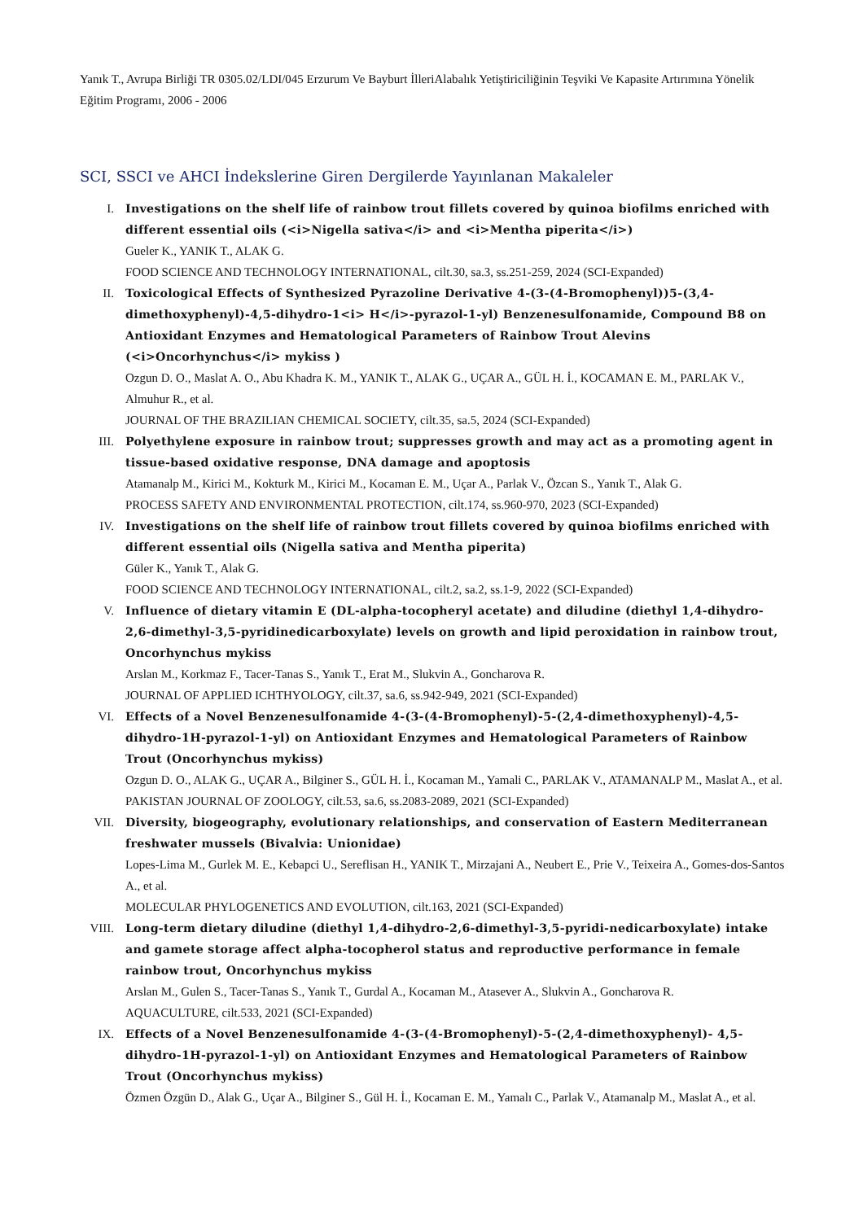Yanık T., Avrupa Birliği TR 0305.02/LDI/045 Erzurum Ve Bayburt İlleriAlabalık Yetiştiriciliğinin Teşviki Ve Kapasite Artırımına Yönelik Eğitim Programı, 2006 - 2006
SCI, SSCI ve AHCI İndekslerine Giren Dergilerde Yayınlanan Makaleler
I. Investigations on the shelf life of rainbow trout fillets covered by quinoa biofilms enriched with different essential oils (<i>Nigella sativa</i> and <i>Mentha piperita</i>)
Gueler K., YANIK T., ALAK G.
FOOD SCIENCE AND TECHNOLOGY INTERNATIONAL, cilt.30, sa.3, ss.251-259, 2024 (SCI-Expanded)
II. Toxicological Effects of Synthesized Pyrazoline Derivative 4-(3-(4-Bromophenyl))5-(3,4-dimethoxyphenyl)-4,5-dihydro-1<i> H</i>-pyrazol-1-yl) Benzenesulfonamide, Compound B8 on Antioxidant Enzymes and Hematological Parameters of Rainbow Trout Alevins (<i>Oncorhynchus</i> mykiss )
Ozgun D. O., Maslat A. O., Abu Khadra K. M., YANIK T., ALAK G., UÇAR A., GÜL H. İ., KOCAMAN E. M., PARLAK V., Almuhur R., et al.
JOURNAL OF THE BRAZILIAN CHEMICAL SOCIETY, cilt.35, sa.5, 2024 (SCI-Expanded)
III. Polyethylene exposure in rainbow trout; suppresses growth and may act as a promoting agent in tissue-based oxidative response, DNA damage and apoptosis
Atamanalp M., Kirici M., Kokturk M., Kirici M., Kocaman E. M., Uçar A., Parlak V., Özcan S., Yanık T., Alak G.
PROCESS SAFETY AND ENVIRONMENTAL PROTECTION, cilt.174, ss.960-970, 2023 (SCI-Expanded)
IV. Investigations on the shelf life of rainbow trout fillets covered by quinoa biofilms enriched with different essential oils (Nigella sativa and Mentha piperita)
Güler K., Yanık T., Alak G.
FOOD SCIENCE AND TECHNOLOGY INTERNATIONAL, cilt.2, sa.2, ss.1-9, 2022 (SCI-Expanded)
V. Influence of dietary vitamin E (DL-alpha-tocopheryl acetate) and diludine (diethyl 1,4-dihydro-2,6-dimethyl-3,5-pyridinedicarboxylate) levels on growth and lipid peroxidation in rainbow trout, Oncorhynchus mykiss
Arslan M., Korkmaz F., Tacer-Tanas S., Yanık T., Erat M., Slukvin A., Goncharova R.
JOURNAL OF APPLIED ICHTHYOLOGY, cilt.37, sa.6, ss.942-949, 2021 (SCI-Expanded)
VI. Effects of a Novel Benzenesulfonamide 4-(3-(4-Bromophenyl)-5-(2,4-dimethoxyphenyl)-4,5-dihydro-1H-pyrazol-1-yl) on Antioxidant Enzymes and Hematological Parameters of Rainbow Trout (Oncorhynchus mykiss)
Ozgun D. O., ALAK G., UÇAR A., Bilginer S., GÜL H. İ., Kocaman M., Yamali C., PARLAK V., ATAMANALP M., Maslat A., et al.
PAKISTAN JOURNAL OF ZOOLOGY, cilt.53, sa.6, ss.2083-2089, 2021 (SCI-Expanded)
VII. Diversity, biogeography, evolutionary relationships, and conservation of Eastern Mediterranean freshwater mussels (Bivalvia: Unionidae)
Lopes-Lima M., Gurlek M. E., Kebapci U., Sereflisan H., YANIK T., Mirzajani A., Neubert E., Prie V., Teixeira A., Gomes-dos-Santos A., et al.
MOLECULAR PHYLOGENETICS AND EVOLUTION, cilt.163, 2021 (SCI-Expanded)
VIII.
Long-term dietary diludine (diethyl 1,4-dihydro-2,6-dimethyl-3,5-pyridi-nedicarboxylate) intake and gamete storage affect alpha-tocopherol status and reproductive performance in female rainbow trout, Oncorhynchus mykiss
Arslan M., Gulen S., Tacer-Tanas S., Yanık T., Gurdal A., Kocaman M., Atasever A., Slukvin A., Goncharova R.
AQUACULTURE, cilt.533, 2021 (SCI-Expanded)
IX. Effects of a Novel Benzenesulfonamide 4-(3-(4-Bromophenyl)-5-(2,4-dimethoxyphenyl)- 4,5-dihydro-1H-pyrazol-1-yl) on Antioxidant Enzymes and Hematological Parameters of Rainbow Trout (Oncorhynchus mykiss)
Özmen Özgün D., Alak G., Uçar A., Bilginer S., Gül H. İ., Kocaman E. M., Yamalı C., Parlak V., Atamanalp M., Maslat A., et al.